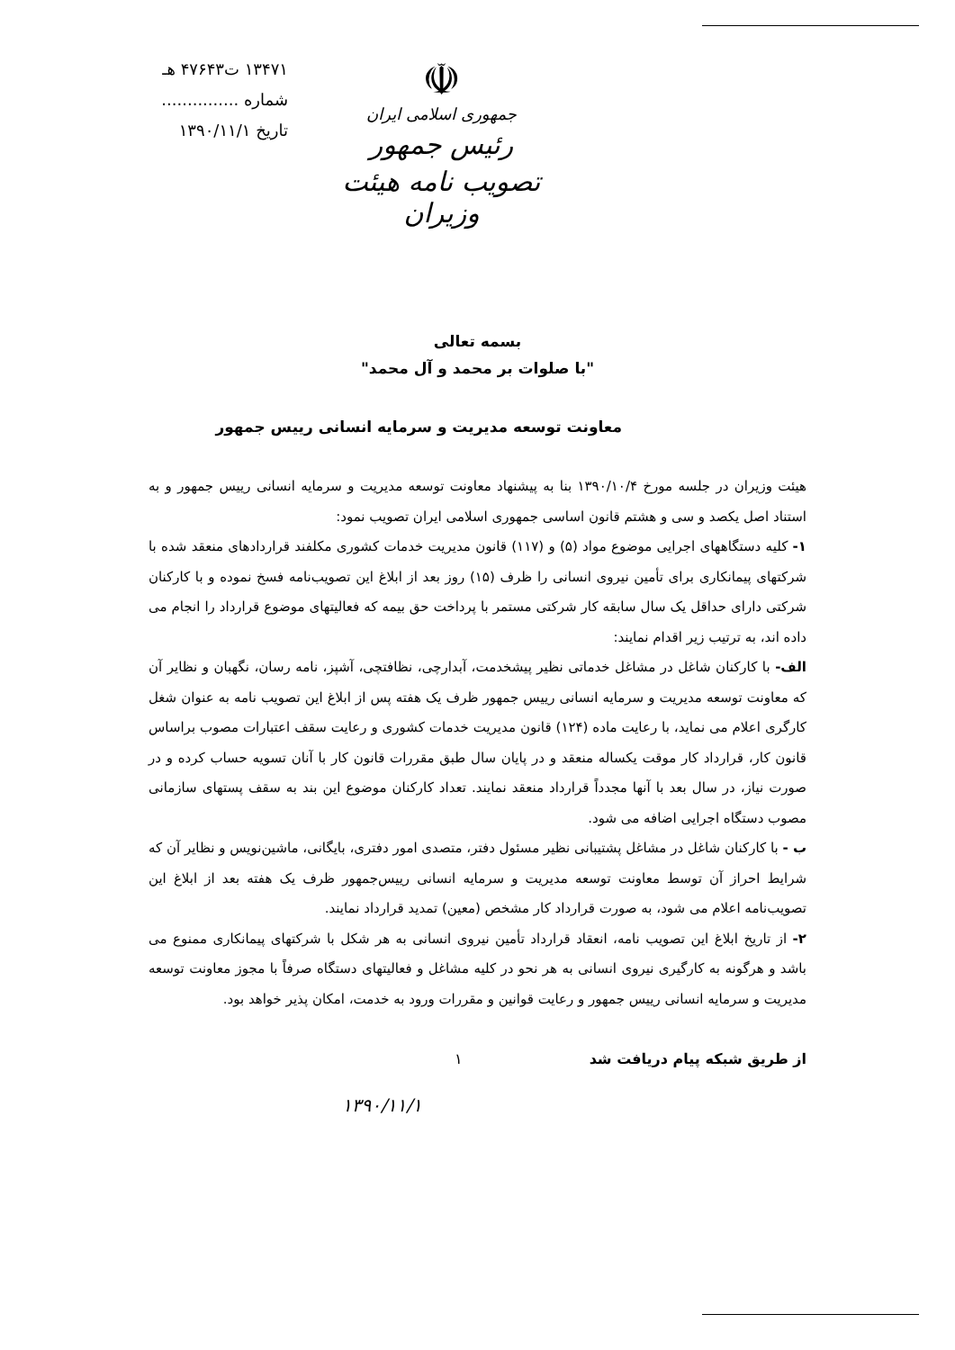۱۳۴۷۱ ت۴۷۶۴۳ هـ
شماره ...............
تاریخ ۱۳۹۰/۱۱/۱
☫
جمهوری اسلامی ایران
رئیس جمهور
تصویب نامه هیئت وزیران
بسمه تعالی
"با صلوات بر محمد و آل محمد"
معاونت توسعه مدیریت و سرمایه انسانی رییس جمهور
هیئت وزیران در جلسه مورخ ۱۳۹۰/۱۰/۴ بنا به پیشنهاد معاونت توسعه مدیریت و سرمایه انسانی رییس جمهور و به استناد اصل یکصد و سی و هشتم قانون اساسی جمهوری اسلامی ایران تصویب نمود:
۱- کلیه دستگاههای اجرایی موضوع مواد (۵) و (۱۱۷) قانون مدیریت خدمات کشوری مکلفند قراردادهای منعقد شده با شرکتهای پیمانکاری برای تأمین نیروی انسانی را ظرف (۱۵) روز بعد از ابلاغ این تصویب‌نامه فسخ نموده و با کارکنان شرکتی دارای حداقل یک سال سابقه کار شرکتی مستمر با پرداخت حق بیمه که فعالیتهای موضوع قرارداد را انجام می داده اند، به ترتیب زیر اقدام نمایند:
الف- با کارکنان شاغل در مشاغل خدماتی نظیر پیشخدمت، آبدارچی، نظافتچی، آشپز، نامه رسان، نگهبان و نظایر آن که معاونت توسعه مدیریت و سرمایه انسانی رییس جمهور ظرف یک هفته پس از ابلاغ این تصویب نامه به عنوان شغل کارگری اعلام می نماید، با رعایت ماده (۱۲۴) قانون مدیریت خدمات کشوری و رعایت سقف اعتبارات مصوب براساس قانون کار، قرارداد کار موقت یکساله منعقد و در پایان سال طبق مقررات قانون کار با آنان تسویه حساب کرده و در صورت نیاز، در سال بعد با آنها مجدداً قرارداد منعقد نمایند. تعداد کارکنان موضوع این بند به سقف پستهای سازمانی مصوب دستگاه اجرایی اضافه می شود.
ب - با کارکنان شاغل در مشاغل پشتیبانی نظیر مسئول دفتر، متصدی امور دفتری، بایگانی، ماشین‌نویس و نظایر آن که شرایط احراز آن توسط معاونت توسعه مدیریت و سرمایه انسانی رییس‌جمهور ظرف یک هفته بعد از ابلاغ این تصویب‌نامه اعلام می شود، به صورت قرارداد کار مشخص (معین) تمدید قرارداد نمایند.
۲- از تاریخ ابلاغ این تصویب نامه، انعقاد قرارداد تأمین نیروی انسانی به هر شکل با شرکتهای پیمانکاری ممنوع می باشد و هرگونه به کارگیری نیروی انسانی به هر نحو در کلیه مشاغل و فعالیتهای دستگاه صرفاً با مجوز معاونت توسعه مدیریت و سرمایه انسانی رییس جمهور و رعایت قوانین و مقررات ورود به خدمت، امکان پذیر خواهد بود.
از طریق شبکه پیام دریافت شد ۱
۱۳۹۰/۱۱/۱